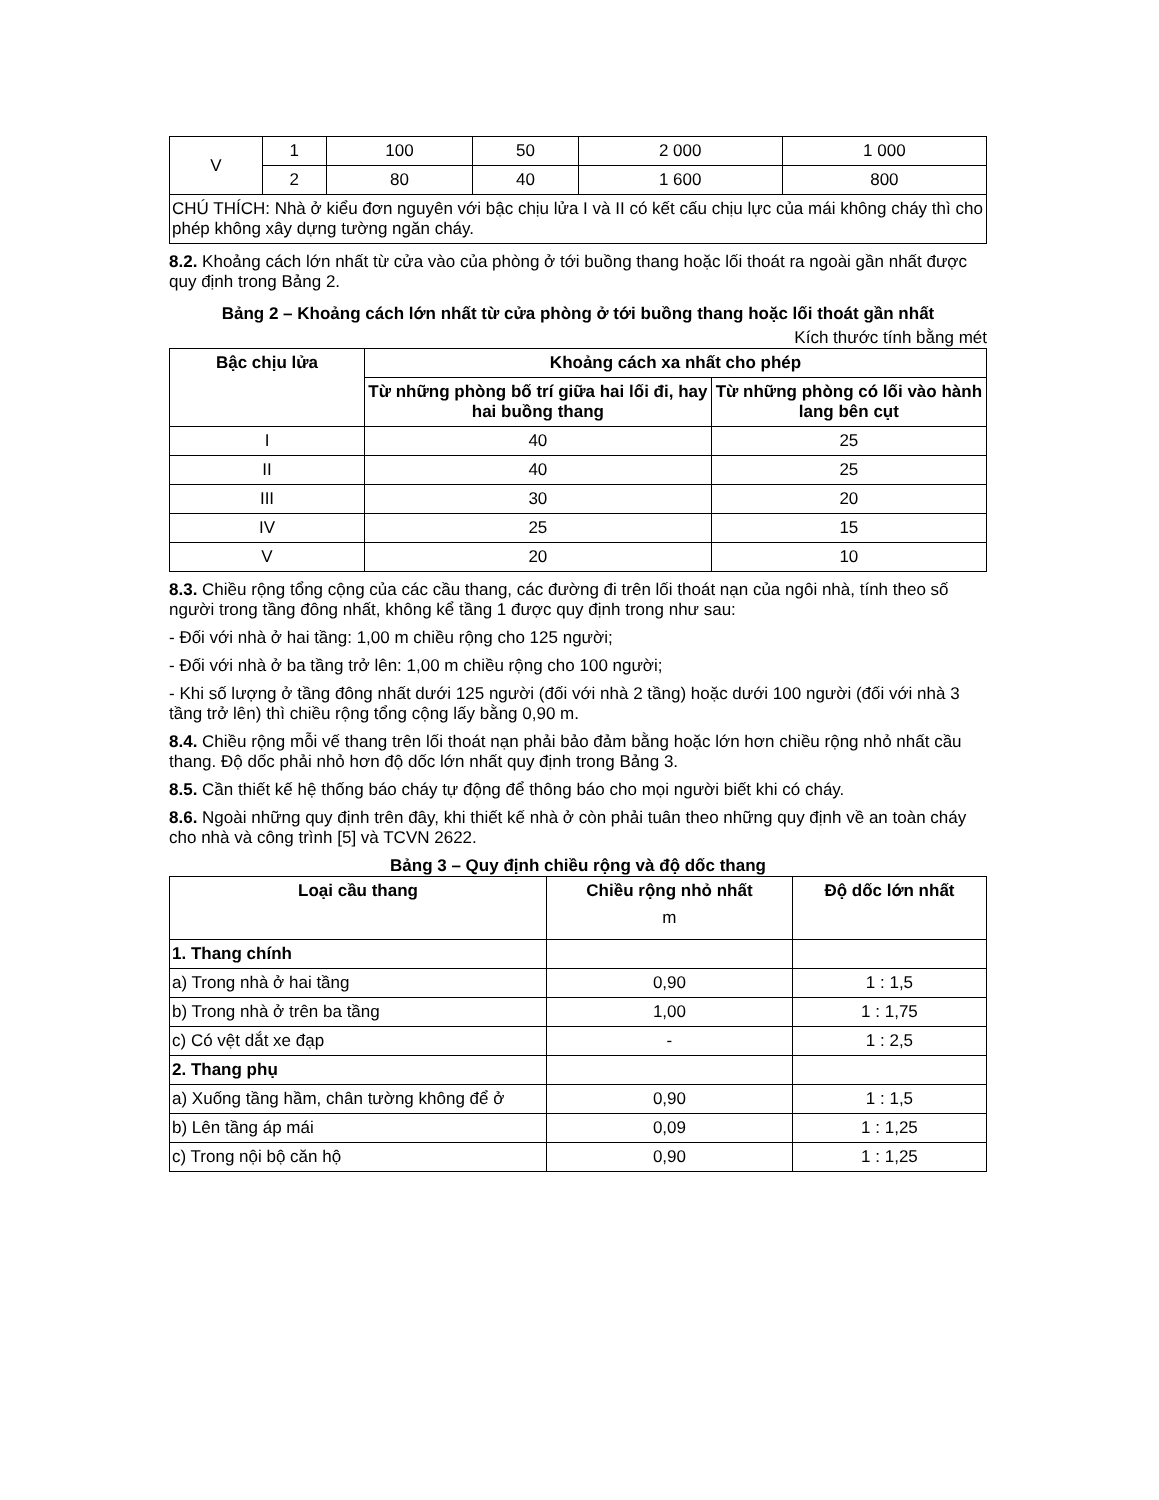| V | 1 | 100 | 50 | 2 000 | 1 000 |
| | 2 | 80 | 40 | 1 600 | 800 |
| CHÚ THÍCH: Nhà ở kiểu đơn nguyên với bậc chịu lửa I và II có kết cấu chịu lực của mái không cháy thì cho phép không xây dựng tường ngăn cháy. | | | | | |
8.2. Khoảng cách lớn nhất từ cửa vào của phòng ở tới buồng thang hoặc lối thoát ra ngoài gần nhất được quy định trong Bảng 2.
Bảng 2 – Khoảng cách lớn nhất từ cửa phòng ở tới buồng thang hoặc lối thoát gần nhất
Kích thước tính bằng mét
| Bậc chịu lửa | Khoảng cách xa nhất cho phép | |
| --- | --- | --- |
| | Từ những phòng bố trí giữa hai lối đi, hay hai buồng thang | Từ những phòng có lối vào hành lang bên cụt |
| I | 40 | 25 |
| II | 40 | 25 |
| III | 30 | 20 |
| IV | 25 | 15 |
| V | 20 | 10 |
8.3. Chiều rộng tổng cộng của các cầu thang, các đường đi trên lối thoát nạn của ngôi nhà, tính theo số người trong tầng đông nhất, không kể tầng 1 được quy định trong như sau:
- Đối với nhà ở hai tầng: 1,00 m chiều rộng cho 125 người;
- Đối với nhà ở ba tầng trở lên: 1,00 m chiều rộng cho 100 người;
- Khi số lượng ở tầng đông nhất dưới 125 người (đối với nhà 2 tầng) hoặc dưới 100 người (đối với nhà 3 tầng trở lên) thì chiều rộng tổng cộng lấy bằng 0,90 m.
8.4. Chiều rộng mỗi vế thang trên lối thoát nạn phải bảo đảm bằng hoặc lớn hơn chiều rộng nhỏ nhất cầu thang. Độ dốc phải nhỏ hơn độ dốc lớn nhất quy định trong Bảng 3.
8.5. Cần thiết kế hệ thống báo cháy tự động để thông báo cho mọi người biết khi có cháy.
8.6. Ngoài những quy định trên đây, khi thiết kế nhà ở còn phải tuân theo những quy định về an toàn cháy cho nhà và công trình [5] và TCVN 2622.
Bảng 3 – Quy định chiều rộng và độ dốc thang
| Loại cầu thang | Chiều rộng nhỏ nhất m | Độ dốc lớn nhất |
| --- | --- | --- |
| 1. Thang chính | | |
| a) Trong nhà ở hai tầng | 0,90 | 1 : 1,5 |
| b) Trong nhà ở trên ba tầng | 1,00 | 1 : 1,75 |
| c) Có vệt dắt xe đạp | - | 1 : 2,5 |
| 2. Thang phụ | | |
| a) Xuống tầng hầm, chân tường không để ở | 0,90 | 1 : 1,5 |
| b) Lên tầng áp mái | 0,09 | 1 : 1,25 |
| c) Trong nội bộ căn hộ | 0,90 | 1 : 1,25 |